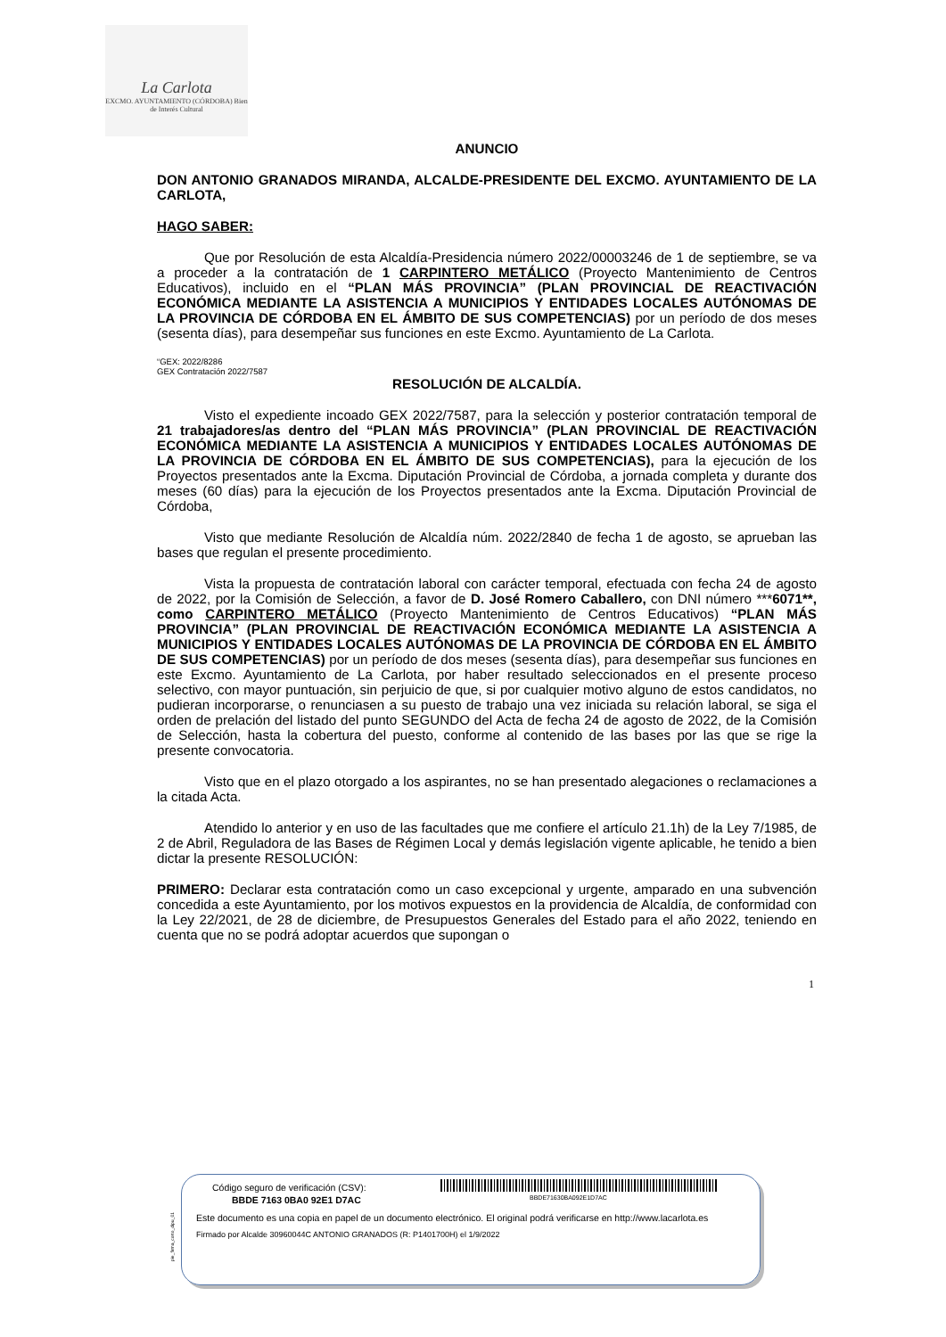La Carlota
EXCMO. AYUNTAMIENTO (CÓRDOBA) Bien de Interés Cultural
ANUNCIO
DON ANTONIO GRANADOS MIRANDA, ALCALDE-PRESIDENTE DEL EXCMO. AYUNTAMIENTO DE LA CARLOTA,
HAGO SABER:
Que por Resolución de esta Alcaldía-Presidencia número 2022/00003246 de 1 de septiembre, se va a proceder a la contratación de 1 CARPINTERO METÁLICO (Proyecto Mantenimiento de Centros Educativos), incluido en el “PLAN MÁS PROVINCIA” (PLAN PROVINCIAL DE REACTIVACIÓN ECONÓMICA MEDIANTE LA ASISTENCIA A MUNICIPIOS Y ENTIDADES LOCALES AUTÓNOMAS DE LA PROVINCIA DE CÓRDOBA EN EL ÁMBITO DE SUS COMPETENCIAS) por un período de dos meses (sesenta días), para desempeñar sus funciones en este Excmo. Ayuntamiento de La Carlota.
“GEX: 2022/8286
GEX Contratación 2022/7587
RESOLUCIÓN DE ALCALDÍA.
Visto el expediente incoado GEX 2022/7587, para la selección y posterior contratación temporal de 21 trabajadores/as dentro del “PLAN MÁS PROVINCIA” (PLAN PROVINCIAL DE REACTIVACIÓN ECONÓMICA MEDIANTE LA ASISTENCIA A MUNICIPIOS Y ENTIDADES LOCALES AUTÓNOMAS DE LA PROVINCIA DE CÓRDOBA EN EL ÁMBITO DE SUS COMPETENCIAS), para la ejecución de los Proyectos presentados ante la Excma. Diputación Provincial de Córdoba, a jornada completa y durante dos meses (60 días) para la ejecución de los Proyectos presentados ante la Excma. Diputación Provincial de Córdoba,
Visto que mediante Resolución de Alcaldía núm. 2022/2840 de fecha 1 de agosto, se aprueban las bases que regulan el presente procedimiento.
Vista la propuesta de contratación laboral con carácter temporal, efectuada con fecha 24 de agosto de 2022, por la Comisión de Selección, a favor de D. José Romero Caballero, con DNI número ***6071**, como CARPINTERO METÁLICO (Proyecto Mantenimiento de Centros Educativos) “PLAN MÁS PROVINCIA” (PLAN PROVINCIAL DE REACTIVACIÓN ECONÓMICA MEDIANTE LA ASISTENCIA A MUNICIPIOS Y ENTIDADES LOCALES AUTÓNOMAS DE LA PROVINCIA DE CÓRDOBA EN EL ÁMBITO DE SUS COMPETENCIAS) por un período de dos meses (sesenta días), para desempeñar sus funciones en este Excmo. Ayuntamiento de La Carlota, por haber resultado seleccionados en el presente proceso selectivo, con mayor puntuación, sin perjuicio de que, si por cualquier motivo alguno de estos candidatos, no pudieran incorporarse, o renunciasen a su puesto de trabajo una vez iniciada su relación laboral, se siga el orden de prelación del listado del punto SEGUNDO del Acta de fecha 24 de agosto de 2022, de la Comisión de Selección, hasta la cobertura del puesto, conforme al contenido de las bases por las que se rige la presente convocatoria.
Visto que en el plazo otorgado a los aspirantes, no se han presentado alegaciones o reclamaciones a la citada Acta.
Atendido lo anterior y en uso de las facultades que me confiere el artículo 21.1h) de la Ley 7/1985, de 2 de Abril, Reguladora de las Bases de Régimen Local y demás legislación vigente aplicable, he tenido a bien dictar la presente RESOLUCIÓN:
PRIMERO: Declarar esta contratación como un caso excepcional y urgente, amparado en una subvención concedida a este Ayuntamiento, por los motivos expuestos en la providencia de Alcaldía, de conformidad con la Ley 22/2021, de 28 de diciembre, de Presupuestos Generales del Estado para el año 2022, teniendo en cuenta que no se podrá adoptar acuerdos que supongan o
1
pie_firma_corto_dipu_01
Código seguro de verificación (CSV):
BBDE71630BA092E1D7AC
BBDE 7163 0BA0 92E1 D7AC
Este documento es una copia en papel de un documento electrónico. El original podrá verificarse en http://www.lacarlota.es
Firmado por Alcalde 30960044C ANTONIO GRANADOS (R: P1401700H) el 1/9/2022